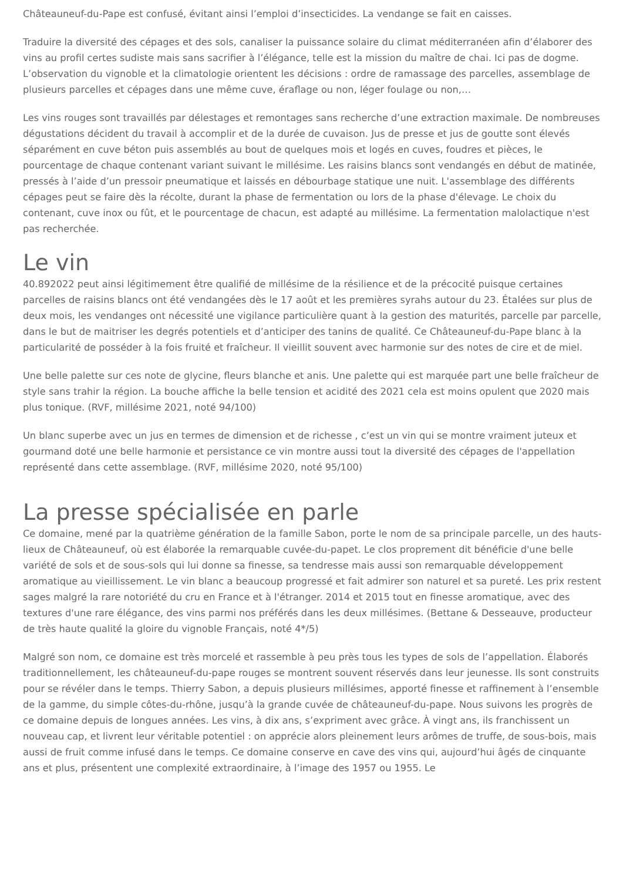Châteauneuf-du-Pape est confusé, évitant ainsi l’emploi d’insecticides. La vendange se fait en caisses.
Traduire la diversité des cépages et des sols, canaliser la puissance solaire du climat méditerranéen afin d’élaborer des vins au profil certes sudiste mais sans sacrifier à l’élégance, telle est la mission du maître de chai. Ici pas de dogme. L’observation du vignoble et la climatologie orientent les décisions : ordre de ramassage des parcelles, assemblage de plusieurs parcelles et cépages dans une même cuve, éraflage ou non, léger foulage ou non,…
Les vins rouges sont travaillés par délestages et remontages sans recherche d’une extraction maximale. De nombreuses dégustations décident du travail à accomplir et de la durée de cuvaison. Jus de presse et jus de goutte sont élevés séparément en cuve béton puis assemblés au bout de quelques mois et logés en cuves, foudres et pièces, le pourcentage de chaque contenant variant suivant le millésime. Les raisins blancs sont vendangés en début de matinée, pressés à l’aide d’un pressoir pneumatique et laissés en débourbage statique une nuit. L'assemblage des différents cépages peut se faire dès la récolte, durant la phase de fermentation ou lors de la phase d'élevage. Le choix du contenant, cuve inox ou fût, et le pourcentage de chacun, est adapté au millésime. La fermentation malolactique n'est pas recherchée.
Le vin
40.892022 peut ainsi légitimement être qualifié de millésime de la résilience et de la précocité puisque certaines parcelles de raisins blancs ont été vendangées dès le 17 août et les premières syrahs autour du 23. Étalées sur plus de deux mois, les vendanges ont nécessité une vigilance particulière quant à la gestion des maturités, parcelle par parcelle, dans le but de maitriser les degrés potentiels et d’anticiper des tanins de qualité. Ce Châteauneuf-du-Pape blanc à la particularité de posséder à la fois fruité et fraîcheur. Il vieillit souvent avec harmonie sur des notes de cire et de miel.
Une belle palette sur ces note de glycine, fleurs blanche et anis. Une palette qui est marquée part une belle fraîcheur de style sans trahir la région. La bouche affiche la belle tension et acidité des 2021 cela est moins opulent que 2020 mais plus tonique. (RVF, millésime 2021, noté 94/100)
Un blanc superbe avec un jus en termes de dimension et de richesse , c’est un vin qui se montre vraiment juteux et gourmand doté une belle harmonie et persistance ce vin montre aussi tout la diversité des cépages de l'appellation représenté dans cette assemblage. (RVF, millésime 2020, noté 95/100)
La presse spécialisée en parle
Ce domaine, mené par la quatrième génération de la famille Sabon, porte le nom de sa principale parcelle, un des hauts-lieux de Châteauneuf, où est élaborée la remarquable cuvée-du-papet. Le clos proprement dit bénéficie d'une belle variété de sols et de sous-sols qui lui donne sa finesse, sa tendresse mais aussi son remarquable développement aromatique au vieillissement. Le vin blanc a beaucoup progressé et fait admirer son naturel et sa pureté. Les prix restent sages malgré la rare notoriété du cru en France et à l'étranger. 2014 et 2015 tout en finesse aromatique, avec des textures d'une rare élégance, des vins parmi nos préférés dans les deux millésimes. (Bettane & Desseauve, producteur de très haute qualité la gloire du vignoble Français, noté 4*/5)
Malgré son nom, ce domaine est très morcelé et rassemble à peu près tous les types de sols de l’appellation. Élaborés traditionnellement, les châteauneuf-du-pape rouges se montrent souvent réservés dans leur jeunesse. Ils sont construits pour se révéler dans le temps. Thierry Sabon, a depuis plusieurs millésimes, apporté finesse et raffinement à l’ensemble de la gamme, du simple côtes-du-rhône, jusqu’à la grande cuvée de châteauneuf-du-pape. Nous suivons les progrès de ce domaine depuis de longues années. Les vins, à dix ans, s’expriment avec grâce. À vingt ans, ils franchissent un nouveau cap, et livrent leur véritable potentiel : on apprécie alors pleinement leurs arômes de truffe, de sous-bois, mais aussi de fruit comme infusé dans le temps. Ce domaine conserve en cave des vins qui, aujourd’hui âgés de cinquante ans et plus, présentent une complexité extraordinaire, à l’image des 1957 ou 1955. Le